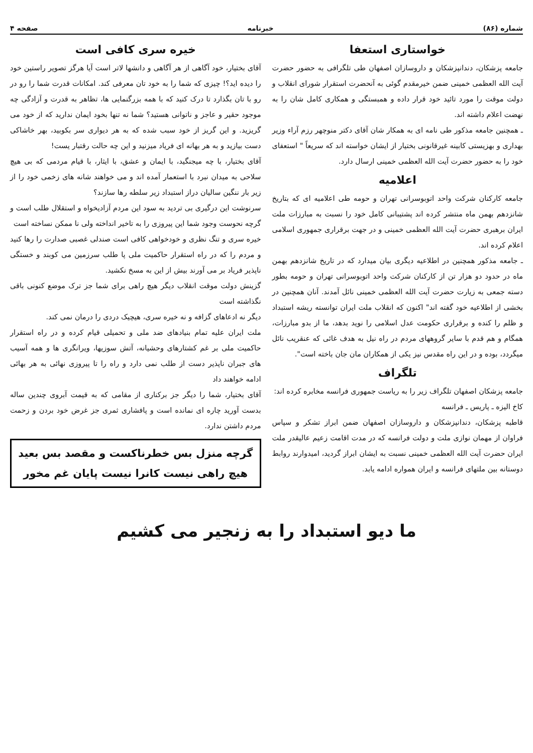شماره (۸۶) خبرنامه صفحه ۴
خواستاری استعفا
جامعه پزشکان، دندانپزشکان و داروسازان اصفهان طی تلگرافی به حضور حضرت آیت الله العظمی خمینی ضمن خیرمقدم گوئی به آنحضرت استقرار شورای انقلاب و دولت موقت را مورد تائید خود قرار داده و همبستگی و همکاری کامل شان را به نهضت اعلام داشته اند.
ـ همچنین جامعه مذکور طی نامه ای به همکار شان آقای دکتر منوچهر رزم آراء وزیر بهداری و بهزیستی کابینه غیرقانونی بختیار از ایشان خواسته اند که سریعاً " استعفای خود را به حضور حضرت آیت الله العظمی خمینی ارسال دارد.
اعلامیه
جامعه کارکنان شرکت واحد اتوبوسرانی تهران و حومه طی اعلامیه ای که بتاریخ شانزدهم بهمن ماه منتشر کرده اند پشتیبانی کامل خود را نسبت به مبارزات ملت ایران برهبری حضرت آیت الله العظمی خمینی و در جهت برقراری جمهوری اسلامی اعلام کرده اند.
ـ جامعه مذکور همچنین در اطلاعیه دیگری بیان میدارد که در تاریخ شانزدهم بهمن ماه در حدود دو هزار تن از کارکنان شرکت واحد اتوبوسرانی تهران و حومه بطور دسته جمعی به زیارت حضرت آیت الله العظمی خمینی نائل آمدند. آنان همچنین در بخشی از اطلاعیه خود گفته اند" اکنون که انقلاب ملت ایران توانسته ریشه استبداد و ظلم را کنده و برقراری حکومت عدل اسلامی را نوید بدهد، ما از بدو مبارزات، همگام و هم قدم با سایر گروههای مردم در راه نیل به هدف غائی که عنقریب نائل میگردد، بوده و در این راه مقدس نیز یکی از همکاران مان جان باخته است".
تلگراف
جامعه پزشکان اصفهان تلگراف زیر را به ریاست جمهوری فرانسه مخابره کرده اند:
کاخ الیزه ـ پاریس ـ فرانسه
قاطبه پزشکان، دندانپزشکان و داروسازان اصفهان ضمن ابراز تشکر و سپاس فراوان از مهمان نوازی ملت و دولت فرانسه که در مدت اقامت زعیم عالیقدر ملت ایران حضرت آیت الله العظمی خمینی نسبت به ایشان ابراز گردید، امیدوارند روابط دوستانه بین ملتهای فرانسه و ایران همواره ادامه یابد.
خیره سری کافی است
آقای بختیار، خود آگاهی از هر آگاهی و دانشها لاتر است آیا هرگز تصویر راستین خود را دیده اید؟! چیزی که شما را به خود تان معرفی کند. امکانات قدرت شما را رو در رو با تان بگذارد تا درک کنید که با همه بزرگنمایی ها، تظاهر به قدرت و آزادگی چه موجود حقیر و عاجز و ناتوانی هستید؟ شما نه تنها بخود ایمان ندارید که از خود می گریزید. و این گریز از خود سبب شده که به هر دیواری سر بکوبید، بهر خاشاکی دست بیازید و به هر بهانه ای فریاد میزنید و این چه حالت رقتبار یست!
آقای بختیار، با چه میجنگید، با ایمان و عشق، با ایثار، با قیام مردمی که بی هیچ سلاحی به میدان نبرد با استعمار آمده اند و می خواهند شانه های زخمی خود را از زیر بار ننگین سالیان دراز استبداد زیر سلطه رها سازند؟
سرنوشت این درگیری بی تردید به سود این مردم آزادیخواه و استقلال طلب است و گرچه نحوست وجود شما این پیروزی را به تاخیر انداخته ولی نا ممکن نساخته است
خیره سری و تنگ نظری و خودخواهی کافی است صندلی غصبی صدارت را رها کنید و مردم را که در راه استقرار حاکمیت ملی پا طلب سرزمین می کوبند و خستگی ناپذیر فریاد بر می آورند بیش از این به مسخ نکشید.
گزینش دولت موقت انقلاب دیگر هیچ راهی برای شما جز ترک موضع کنونی باقی نگذاشته است
دیگر نه ادعاهای گزافه و نه خیره سری، هیچیک دردی را درمان نمی کند.
ملت ایران علیه تمام بنیادهای ضد ملی و تحمیلی قیام کرده و در راه استقرار حاکمیت ملی بر غم کشتارهای وحشیانه، آتش سوزیها، ویرانگری ها و همه آسیب های جبران ناپذیر دست از طلب نمی دارد و راه را تا پیروزی نهائی به هر بهائی ادامه خواهند داد
آقای بختیار، شما را دیگر جز برکناری از مقامی که به قیمت آبروی چندین ساله بدست آورید چاره ای نمانده است و پافشاری ثمری جز غرض خود بردن و زحمت مردم داشتن ندارد.
گرچه منزل بس خطرناکست و مقصد بس بعید
هیچ راهی نیست کانرا نیست پایان غم مخور
ما دیو استبداد را به زنجیر می کشیم